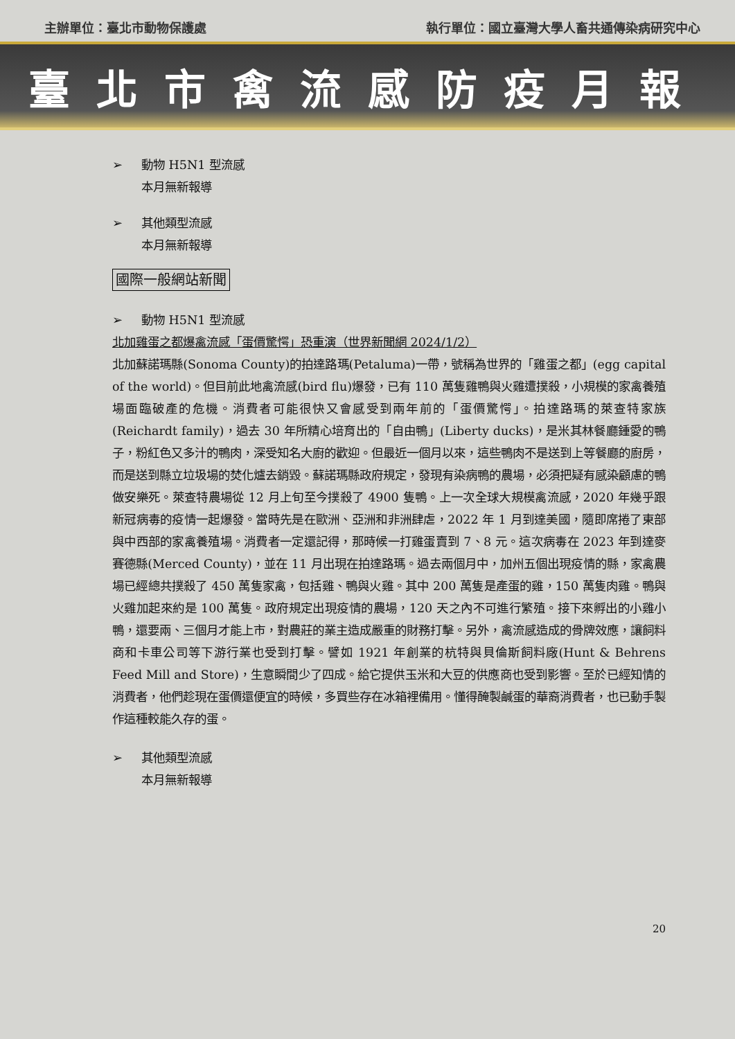主辦單位：臺北市動物保護處 執行單位：國立臺灣大學人畜共通傳染病研究中心
臺北市禽流感防疫月報
➢ 動物 H5N1 型流感
本月無新報導
➢ 其他類型流感
本月無新報導
國際一般網站新聞
➢ 動物 H5N1 型流感
北加雞蛋之都爆禽流感「蛋價驚愕」恐重演（世界新聞網 2024/1/2）
北加蘇諾瑪縣(Sonoma County)的拍達路瑪(Petaluma)一帶，號稱為世界的「雞蛋之都」(egg capital of the world)。但目前此地禽流感(bird flu)爆發，已有 110 萬隻雞鴨與火雞遭撲殺，小規模的家禽養殖場面臨破產的危機。消費者可能很快又會感受到兩年前的「蛋價驚愕」。拍達路瑪的萊查特家族(Reichardt family)，過去 30 年所精心培育出的「自由鴨」(Liberty ducks)，是米其林餐廳鍾愛的鴨子，粉紅色又多汁的鴨肉，深受知名大廚的歡迎。但最近一個月以來，這些鴨肉不是送到上等餐廳的廚房，而是送到縣立垃圾場的焚化爐去銷毀。蘇諾瑪縣政府規定，發現有染病鴨的農場，必須把疑有感染顧慮的鴨做安樂死。萊查特農場從 12 月上旬至今撲殺了 4900 隻鴨。上一次全球大規模禽流感，2020 年幾乎跟新冠病毒的疫情一起爆發。當時先是在歐洲、亞洲和非洲肆虐，2022 年 1 月到達美國，隨即席捲了東部與中西部的家禽養殖場。消費者一定還記得，那時候一打雞蛋賣到 7、8 元。這次病毒在 2023 年到達麥賽德縣(Merced County)，並在 11 月出現在拍達路瑪。過去兩個月中，加州五個出現疫情的縣，家禽農場已經總共撲殺了 450 萬隻家禽，包括雞、鴨與火雞。其中 200 萬隻是產蛋的雞，150 萬隻肉雞。鴨與火雞加起來約是 100 萬隻。政府規定出現疫情的農場，120 天之內不可進行繁殖。接下來孵出的小雞小鴨，還要兩、三個月才能上市，對農莊的業主造成嚴重的財務打擊。另外，禽流感造成的骨牌效應，讓飼料商和卡車公司等下游行業也受到打擊。譬如 1921 年創業的杭特與貝倫斯飼料廠(Hunt & Behrens Feed Mill and Store)，生意瞬間少了四成。給它提供玉米和大豆的供應商也受到影響。至於已經知情的消費者，他們趁現在蛋價還便宜的時候，多買些存在冰箱裡備用。懂得醃製鹹蛋的華裔消費者，也已動手製作這種較能久存的蛋。
➢ 其他類型流感
本月無新報導
20